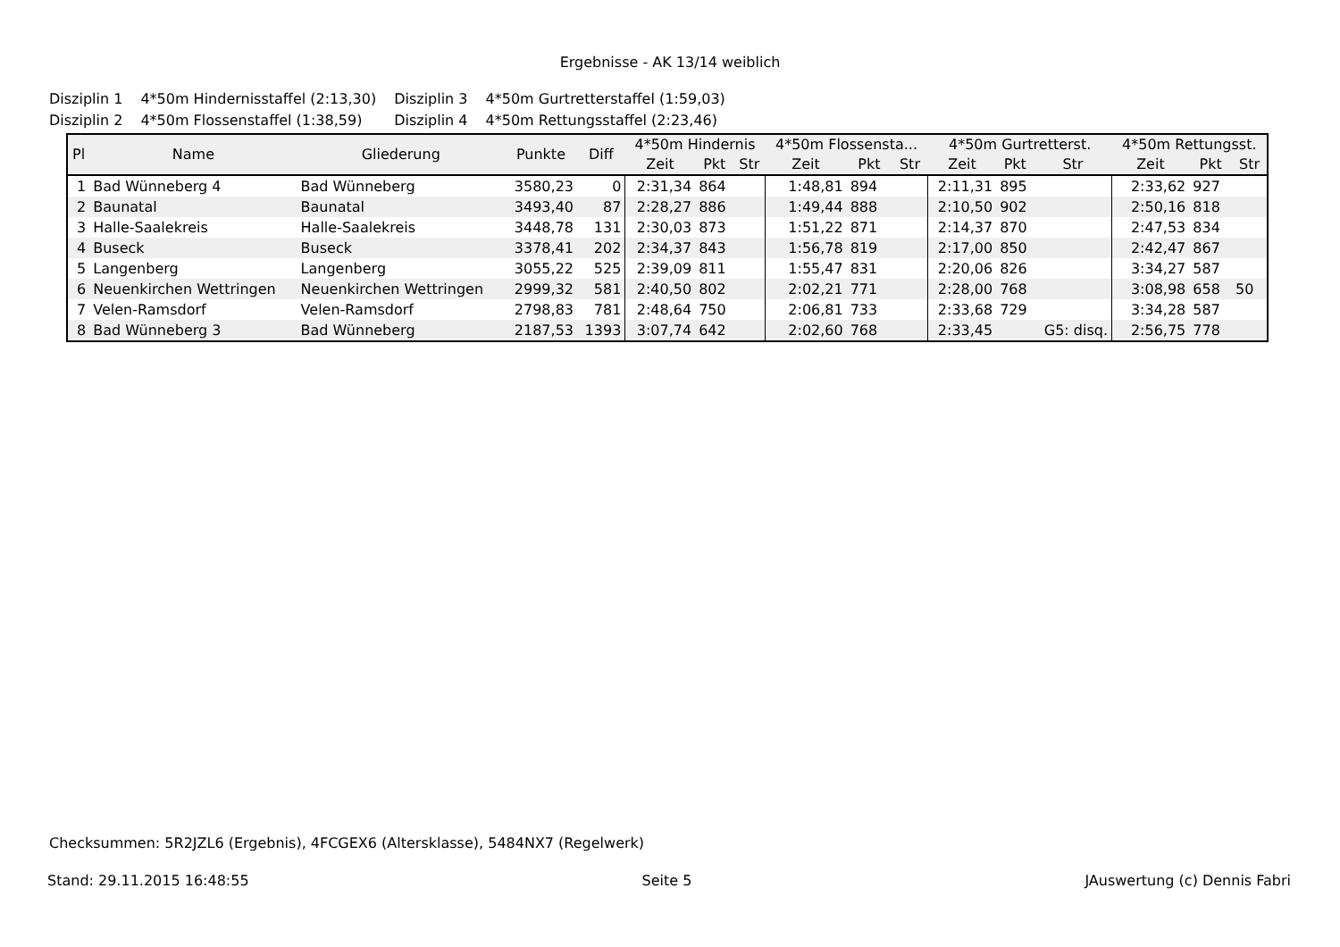Ergebnisse - AK 13/14 weiblich
| Disziplin 1 | 4*50m Hindernisstaffel (2:13,30) | Disziplin 3 | 4*50m Gurtretterstaffel (1:59,03) |
| Disziplin 2 | 4*50m Flossenstaffel (1:38,59) | Disziplin 4 | 4*50m Rettungsstaffel (2:23,46) |
| Pl | Name | Gliederung | Punkte | Diff | 4*50m Hindernis | | | 4*50m Flossensta... | | | 4*50m Gurtretterst. | | | 4*50m Rettungsst. | | |
| --- | --- | --- | --- | --- | --- | --- | --- | --- | --- | --- | --- | --- | --- | --- | --- | --- |
| | | | | | Zeit | Pkt | Str | Zeit | Pkt | Str | Zeit | Pkt | Str | Zeit | Pkt | Str |
| 1 | Bad Wünneberg 4 | Bad Wünneberg | 3580,23 | 0 | 2:31,34 | 864 | | 1:48,81 | 894 | | 2:11,31 | 895 | | 2:33,62 | 927 | |
| 2 | Baunatal | Baunatal | 3493,40 | 87 | 2:28,27 | 886 | | 1:49,44 | 888 | | 2:10,50 | 902 | | 2:50,16 | 818 | |
| 3 | Halle-Saalekreis | Halle-Saalekreis | 3448,78 | 131 | 2:30,03 | 873 | | 1:51,22 | 871 | | 2:14,37 | 870 | | 2:47,53 | 834 | |
| 4 | Buseck | Buseck | 3378,41 | 202 | 2:34,37 | 843 | | 1:56,78 | 819 | | 2:17,00 | 850 | | 2:42,47 | 867 | |
| 5 | Langenberg | Langenberg | 3055,22 | 525 | 2:39,09 | 811 | | 1:55,47 | 831 | | 2:20,06 | 826 | | 3:34,27 | 587 | |
| 6 | Neuenkirchen Wettringen | Neuenkirchen Wettringen | 2999,32 | 581 | 2:40,50 | 802 | | 2:02,21 | 771 | | 2:28,00 | 768 | | 3:08,98 | 658 | 50 |
| 7 | Velen-Ramsdorf | Velen-Ramsdorf | 2798,83 | 781 | 2:48,64 | 750 | | 2:06,81 | 733 | | 2:33,68 | 729 | | 3:34,28 | 587 | |
| 8 | Bad Wünneberg 3 | Bad Wünneberg | 2187,53 | 1393 | 3:07,74 | 642 | | 2:02,60 | 768 | | 2:33,45 | | G5: disq. | 2:56,75 | 778 | |
Checksummen: 5R2JZL6 (Ergebnis), 4FCGEX6 (Altersklasse), 5484NX7 (Regelwerk)
Stand: 29.11.2015 16:48:55 Seite 5 JAuswertung (c) Dennis Fabri